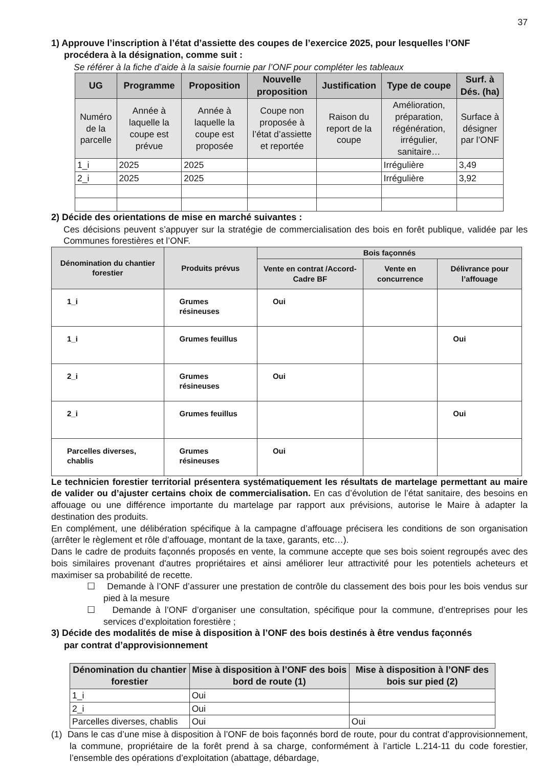37
1) Approuve l’inscription à l’état d’assiette des coupes de l’exercice 2025, pour lesquelles l’ONF
procédera à la désignation, comme suit :
Se référer à la fiche d’aide à la saisie fournie par l’ONF pour compléter les tableaux
| UG | Programme | Proposition | Nouvelle proposition | Justification | Type de coupe | Surf. à Dés. (ha) |
| --- | --- | --- | --- | --- | --- | --- |
| Numéro de la parcelle | Année à laquelle la coupe est prévue | Année à laquelle la coupe est proposée | Coupe non proposée à l’état d’assiette et reportée | Raison du report de la coupe | Amélioration, préparation, régénération, irrégulier, sanitaire… | Surface à désigner par l’ONF |
| 1_i | 2025 | 2025 | | | Irrégulière | 3,49 |
| 2_i | 2025 | 2025 | | | Irrégulière | 3,92 |
2) Décide des orientations de mise en marché suivantes :
Ces décisions peuvent s’appuyer sur la stratégie de commercialisation des bois en forêt publique, validée par les Communes forestières et l’ONF.
| Dénomination du chantier forestier | Produits prévus | Bois façonnés | | |
| --- | --- | --- | --- | --- |
| | | Vente en contrat /Accord-Cadre BF | Vente en concurrence | Délivrance pour l’affouage |
| 1_i | Grumes résineuses | Oui | | |
| 1_i | Grumes feuillus | | | Oui |
| 2_i | Grumes résineuses | Oui | | |
| 2_i | Grumes feuillus | | | Oui |
| Parcelles diverses, chablis | Grumes résineuses | Oui | | |
Le technicien forestier territorial présentera systématiquement les résultats de martelage permettant au maire de valider ou d’ajuster certains choix de commercialisation. En cas d’évolution de l’état sanitaire, des besoins en affouage ou une différence importante du martelage par rapport aux prévisions, autorise le Maire à adapter la destination des produits.
En complément, une délibération spécifique à la campagne d’affouage précisera les conditions de son organisation (arrêter le règlement et rôle d’affouage, montant de la taxe, garants, etc…).
Dans le cadre de produits façonnés proposés en vente, la commune accepte que ses bois soient regroupés avec des bois similaires provenant d'autres propriétaires et ainsi améliorer leur attractivité pour les potentiels acheteurs et maximiser sa probabilité de recette.
☐ Demande à l’ONF d’assurer une prestation de contrôle du classement des bois pour les bois vendus sur pied à la mesure
☐ Demande à l’ONF d’organiser une consultation, spécifique pour la commune, d’entreprises pour les services d’exploitation forestière ;
3) Décide des modalités de mise à disposition à l’ONF des bois destinés à être vendus façonnés
par contrat d’approvisionnement
| Dénomination du chantier forestier | Mise à disposition à l’ONF des bois bord de route (1) | Mise à disposition à l’ONF des bois sur pied (2) |
| --- | --- | --- |
| 1_i | Oui | |
| 2_i | Oui | |
| Parcelles diverses, chablis | Oui | Oui |
(1) Dans le cas d’une mise à disposition à l’ONF de bois façonnés bord de route, pour du contrat d’approvisionnement, la commune, propriétaire de la forêt prend à sa charge, conformément à l’article L.214-11 du code forestier, l’ensemble des opérations d’exploitation (abattage, débardage,